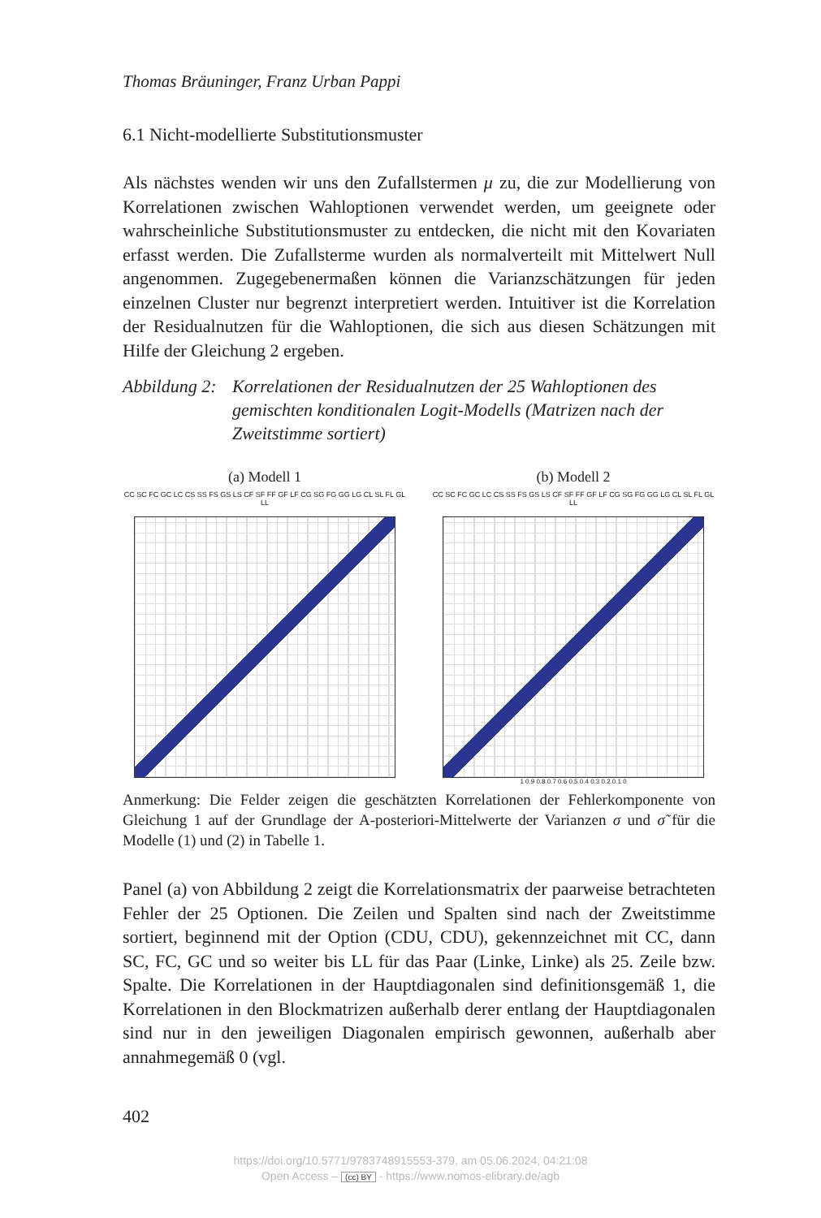Thomas Bräuninger, Franz Urban Pappi
6.1 Nicht-modellierte Substitutionsmuster
Als nächstes wenden wir uns den Zufallstermen μ zu, die zur Modellierung von Korrelationen zwischen Wahloptionen verwendet werden, um geeignete oder wahrscheinliche Substitutionsmuster zu entdecken, die nicht mit den Kovariaten erfasst werden. Die Zufallsterme wurden als normalverteilt mit Mittelwert Null angenommen. Zugegebenermaßen können die Varianzschätzungen für jeden einzelnen Cluster nur begrenzt interpretiert werden. Intuitiver ist die Korrelation der Residualnutzen für die Wahloptionen, die sich aus diesen Schätzungen mit Hilfe der Gleichung 2 ergeben.
Abbildung 2:
Korrelationen der Residualnutzen der 25 Wahloptionen des gemischten konditionalen Logit-Modells (Matrizen nach der Zweitstimme sortiert)
(a) Modell 1
CC SC FC GC LC CS SS FS GS LS CF SF FF GF LF CG SG FG GG LG CL SL FL GL LL
(b) Modell 2
CC SC FC GC LC CS SS FS GS LS CF SF FF GF LF CG SG FG GG LG CL SL FL GL LL
1 0.9 0.8 0.7 0.6 0.5 0.4 0.3 0.2 0.1 0
Anmerkung: Die Felder zeigen die geschätzten Korrelationen der Fehlerkomponente von Gleichung 1 auf der Grundlage der A-posteriori-Mittelwerte der Varianzen σ und σ̃ für die Modelle (1) und (2) in Tabelle 1.
Panel (a) von Abbildung 2 zeigt die Korrelationsmatrix der paarweise betrachteten Fehler der 25 Optionen. Die Zeilen und Spalten sind nach der Zweitstimme sortiert, beginnend mit der Option (CDU, CDU), gekennzeichnet mit CC, dann SC, FC, GC und so weiter bis LL für das Paar (Linke, Linke) als 25. Zeile bzw. Spalte. Die Korrelationen in der Hauptdiagonalen sind definitionsgemäß 1, die Korrelationen in den Blockmatrizen außerhalb derer entlang der Hauptdiagonalen sind nur in den jeweiligen Diagonalen empirisch gewonnen, außerhalb aber annahmegemäß 0 (vgl.
402
https://doi.org/10.5771/9783748915553-379, am 05.06.2024, 04:21:08
Open Access – (cc) BY - https://www.nomos-elibrary.de/agb